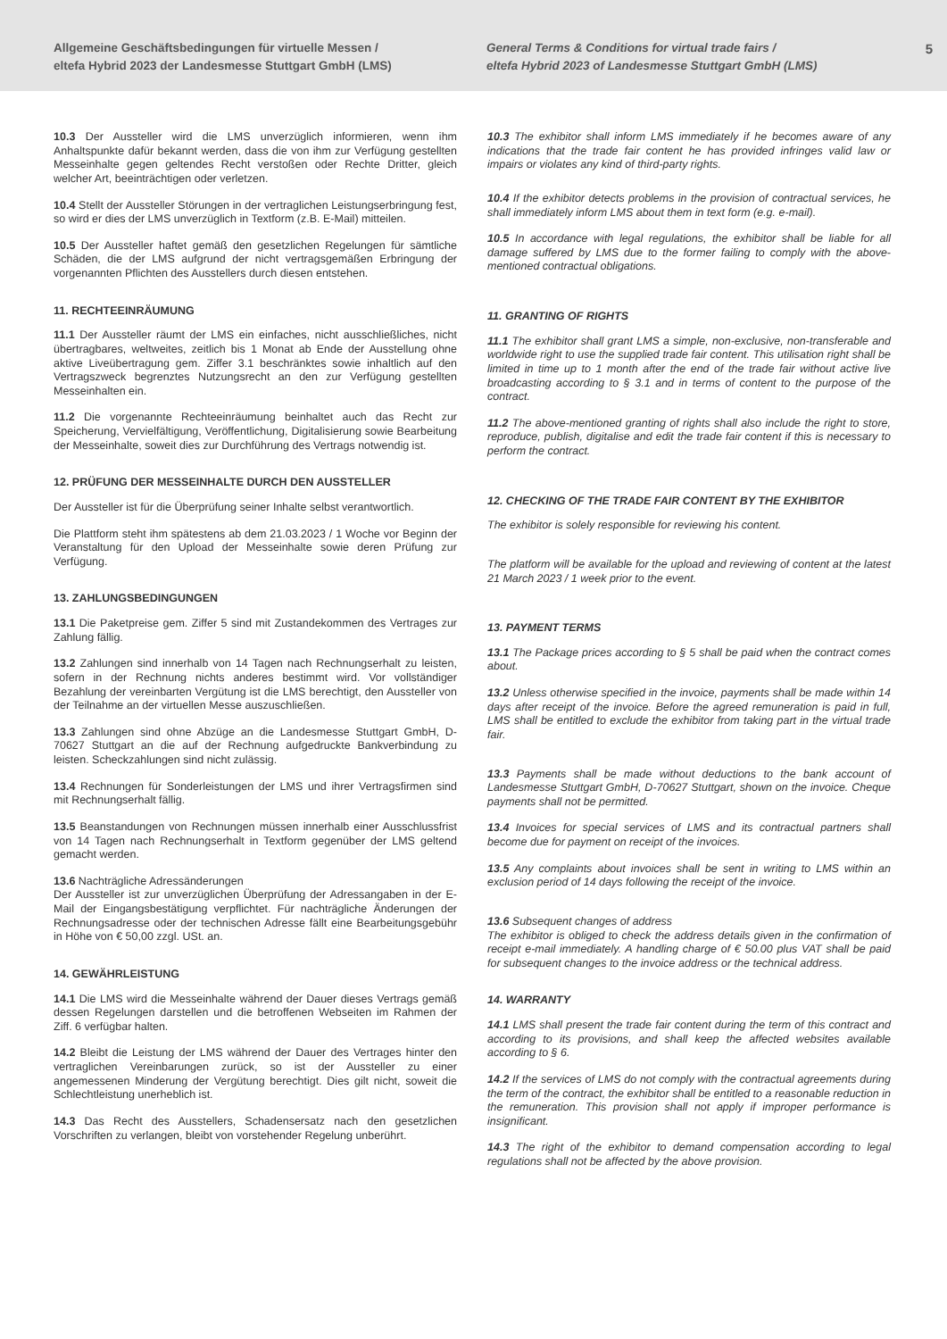Allgemeine Geschäftsbedingungen für virtuelle Messen /
eltefa Hybrid 2023 der Landesmesse Stuttgart GmbH (LMS)
General Terms & Conditions for virtual trade fairs /
eltefa Hybrid 2023 of Landesmesse Stuttgart GmbH (LMS)
5
10.3 Der Aussteller wird die LMS unverzüglich informieren, wenn ihm Anhaltspunkte dafür bekannt werden, dass die von ihm zur Verfügung gestellten Messeinhalte gegen geltendes Recht verstoßen oder Rechte Dritter, gleich welcher Art, beeinträchtigen oder verletzen.
10.4 Stellt der Aussteller Störungen in der vertraglichen Leistungserbringung fest, so wird er dies der LMS unverzüglich in Textform (z.B. E-Mail) mitteilen.
10.5 Der Aussteller haftet gemäß den gesetzlichen Regelungen für sämtliche Schäden, die der LMS aufgrund der nicht vertragsgemäßen Erbringung der vorgenannten Pflichten des Ausstellers durch diesen entstehen.
11. RECHTEEINRÄUMUNG
11.1 Der Aussteller räumt der LMS ein einfaches, nicht ausschließliches, nicht übertragbares, weltweites, zeitlich bis 1 Monat ab Ende der Ausstellung ohne aktive Liveübertragung gem. Ziffer 3.1 beschränktes sowie inhaltlich auf den Vertragszweck begrenztes Nutzungsrecht an den zur Verfügung gestellten Messeinhalten ein.
11.2 Die vorgenannte Rechteeinräumung beinhaltet auch das Recht zur Speicherung, Vervielfältigung, Veröffentlichung, Digitalisierung sowie Bearbeitung der Messeinhalte, soweit dies zur Durchführung des Vertrags notwendig ist.
12. PRÜFUNG DER MESSEINHALTE DURCH DEN AUSSTELLER
Der Aussteller ist für die Überprüfung seiner Inhalte selbst verantwortlich.
Die Plattform steht ihm spätestens ab dem 21.03.2023 / 1 Woche vor Beginn der Veranstaltung für den Upload der Messeinhalte sowie deren Prüfung zur Verfügung.
13. ZAHLUNGSBEDINGUNGEN
13.1 Die Paketpreise gem. Ziffer 5 sind mit Zustandekommen des Vertrages zur Zahlung fällig.
13.2 Zahlungen sind innerhalb von 14 Tagen nach Rechnungserhalt zu leisten, sofern in der Rechnung nichts anderes bestimmt wird. Vor vollständiger Bezahlung der vereinbarten Vergütung ist die LMS berechtigt, den Aussteller von der Teilnahme an der virtuellen Messe auszuschließen.
13.3 Zahlungen sind ohne Abzüge an die Landesmesse Stuttgart GmbH, D-70627 Stuttgart an die auf der Rechnung aufgedruckte Bankverbindung zu leisten. Scheckzahlungen sind nicht zulässig.
13.4 Rechnungen für Sonderleistungen der LMS und ihrer Vertragsfirmen sind mit Rechnungserhalt fällig.
13.5 Beanstandungen von Rechnungen müssen innerhalb einer Ausschlussfrist von 14 Tagen nach Rechnungserhalt in Textform gegenüber der LMS geltend gemacht werden.
13.6 Nachträgliche Adressänderungen
Der Aussteller ist zur unverzüglichen Überprüfung der Adressangaben in der E-Mail der Eingangsbestätigung verpflichtet. Für nachträgliche Änderungen der Rechnungsadresse oder der technischen Adresse fällt eine Bearbeitungsgebühr in Höhe von € 50,00 zzgl. USt. an.
14. GEWÄHRLEISTUNG
14.1 Die LMS wird die Messeinhalte während der Dauer dieses Vertrags gemäß dessen Regelungen darstellen und die betroffenen Webseiten im Rahmen der Ziff. 6 verfügbar halten.
14.2 Bleibt die Leistung der LMS während der Dauer des Vertrages hinter den vertraglichen Vereinbarungen zurück, so ist der Aussteller zu einer angemessenen Minderung der Vergütung berechtigt. Dies gilt nicht, soweit die Schlechtleistung unerheblich ist.
14.3 Das Recht des Ausstellers, Schadensersatz nach den gesetzlichen Vorschriften zu verlangen, bleibt von vorstehender Regelung unberührt.
10.3 The exhibitor shall inform LMS immediately if he becomes aware of any indications that the trade fair content he has provided infringes valid law or impairs or violates any kind of third-party rights.
10.4 If the exhibitor detects problems in the provision of contractual services, he shall immediately inform LMS about them in text form (e.g. e-mail).
10.5 In accordance with legal regulations, the exhibitor shall be liable for all damage suffered by LMS due to the former failing to comply with the above-mentioned contractual obligations.
11. GRANTING OF RIGHTS
11.1 The exhibitor shall grant LMS a simple, non-exclusive, non-transferable and worldwide right to use the supplied trade fair content. This utilisation right shall be limited in time up to 1 month after the end of the trade fair without active live broadcasting according to § 3.1 and in terms of content to the purpose of the contract.
11.2 The above-mentioned granting of rights shall also include the right to store, reproduce, publish, digitalise and edit the trade fair content if this is necessary to perform the contract.
12. CHECKING OF THE TRADE FAIR CONTENT BY THE EXHIBITOR
The exhibitor is solely responsible for reviewing his content.
The platform will be available for the upload and reviewing of content at the latest 21 March 2023 / 1 week prior to the event.
13. PAYMENT TERMS
13.1 The Package prices according to § 5 shall be paid when the contract comes about.
13.2 Unless otherwise specified in the invoice, payments shall be made within 14 days after receipt of the invoice. Before the agreed remuneration is paid in full, LMS shall be entitled to exclude the exhibitor from taking part in the virtual trade fair.
13.3 Payments shall be made without deductions to the bank account of Landesmesse Stuttgart GmbH, D-70627 Stuttgart, shown on the invoice. Cheque payments shall not be permitted.
13.4 Invoices for special services of LMS and its contractual partners shall become due for payment on receipt of the invoices.
13.5 Any complaints about invoices shall be sent in writing to LMS within an exclusion period of 14 days following the receipt of the invoice.
13.6 Subsequent changes of address
The exhibitor is obliged to check the address details given in the confirmation of receipt e-mail immediately. A handling charge of € 50.00 plus VAT shall be paid for subsequent changes to the invoice address or the technical address.
14. WARRANTY
14.1 LMS shall present the trade fair content during the term of this contract and according to its provisions, and shall keep the affected websites available according to § 6.
14.2 If the services of LMS do not comply with the contractual agreements during the term of the contract, the exhibitor shall be entitled to a reasonable reduction in the remuneration. This provision shall not apply if improper performance is insignificant.
14.3 The right of the exhibitor to demand compensation according to legal regulations shall not be affected by the above provision.